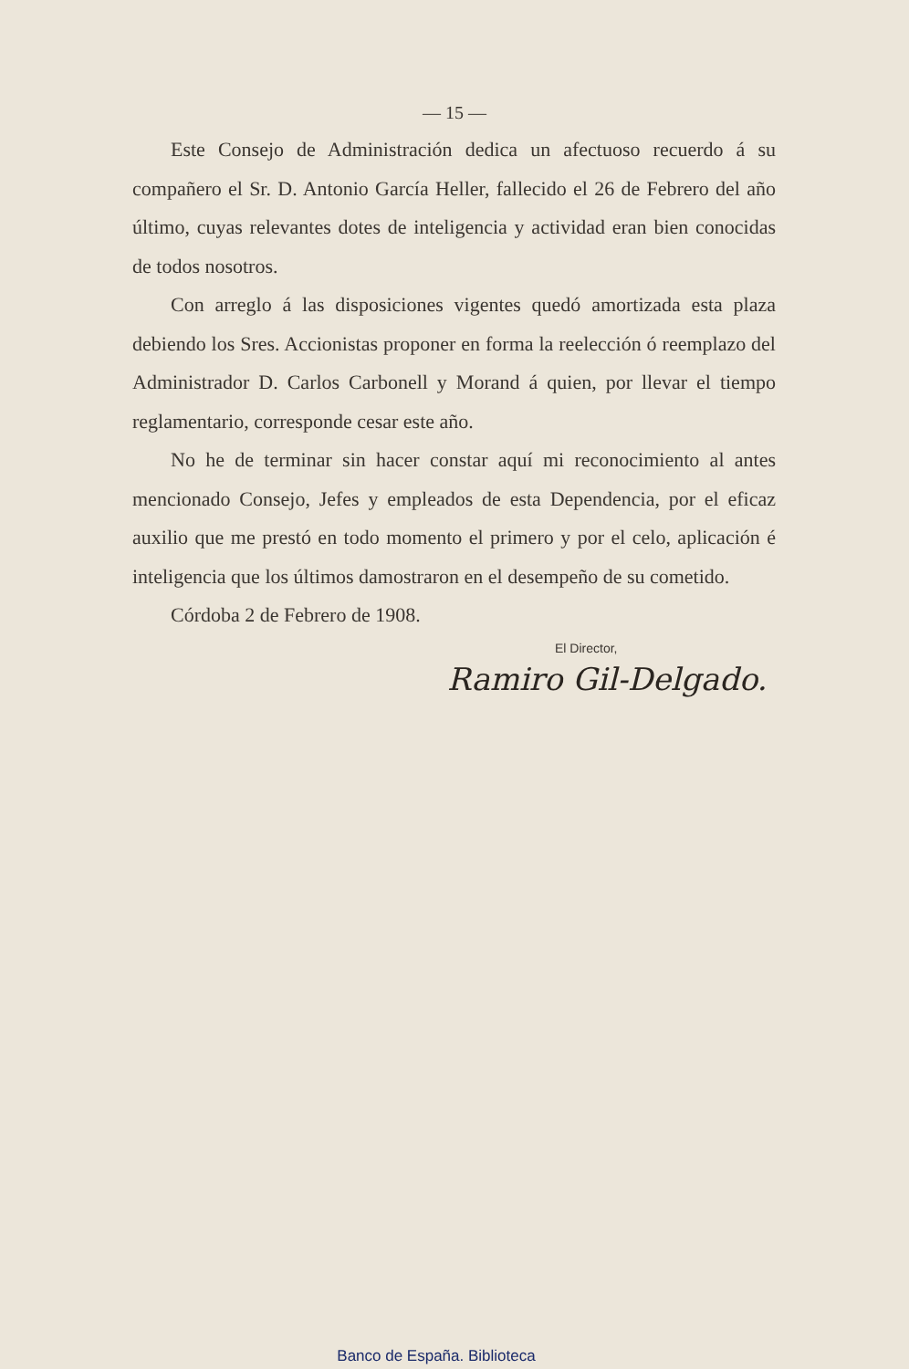— 15 —
Este Consejo de Administración dedica un afectuoso recuerdo á su compañero el Sr. D. Antonio García Heller, fallecido el 26 de Febrero del año último, cuyas relevantes dotes de inteligencia y actividad eran bien conocidas de todos nosotros.
Con arreglo á las disposiciones vigentes quedó amortizada esta plaza debiendo los Sres. Accionistas proponer en forma la reelección ó reemplazo del Administrador D. Carlos Carbonell y Morand á quien, por llevar el tiempo reglamentario, corresponde cesar este año.
No he de terminar sin hacer constar aquí mi reconocimiento al antes mencionado Consejo, Jefes y empleados de esta Dependencia, por el eficaz auxilio que me prestó en todo momento el primero y por el celo, aplicación é inteligencia que los últimos damostraron en el desempeño de su cometido.
Córdoba 2 de Febrero de 1908.
El Director,
Ramiro Gil-Delgado.
Banco de España. Biblioteca